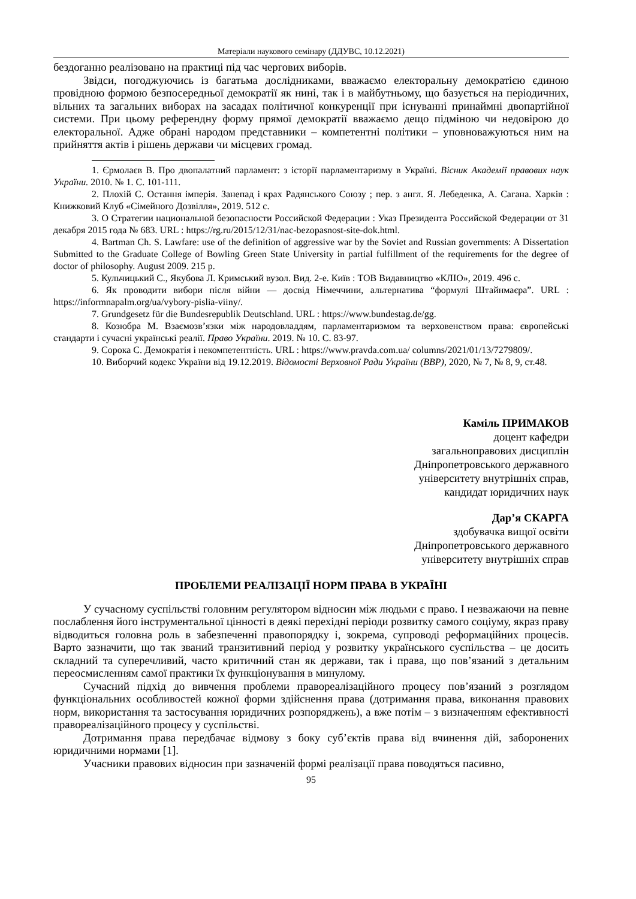Матеріали наукового семінару (ДДУВС, 10.12.2021)
бездоганно реалізовано на практиці під час чергових виборів.
Звідси, погоджуючись із багатьма дослідниками, вважаємо електоральну демократією єдиною провідною формою безпосередньої демократії як нині, так і в майбутньому, що базується на періодичних, вільних та загальних виборах на засадах політичної конкуренції при існуванні принаймні двопартійної системи. При цьому референдну форму прямої демократії вважаємо дещо підміною чи недовірою до електоральної. Адже обрані народом представники – компетентні політики – уповноважуються ним на прийняття актів і рішень держави чи місцевих громад.
1. Єрмолаєв В. Про двопалатний парламент: з історії парламентаризму в Україні. Вісник Академії правових наук України. 2010. № 1. С. 101-111.
2. Плохій С. Остання імперія. Занепад і крах Радянського Союзу ; пер. з англ. Я. Лебеденка, А. Сагана. Харків : Книжковий Клуб «Сімейного Дозвілля», 2019. 512 с.
3. О Стратегии национальной безопасности Российской Федерации : Указ Президента Российской Федерации от 31 декабря 2015 года № 683. URL : https://rg.ru/2015/12/31/nac-bezopasnost-site-dok.html.
4. Bartman Ch. S. Lawfare: use of the definition of aggressive war by the Soviet and Russian governments: A Dissertation Submitted to the Graduate College of Bowling Green State University in partial fulfillment of the requirements for the degree of doctor of philosophy. August 2009. 215 p.
5. Кульчицький С., Якубова Л. Кримський вузол. Вид. 2-е. Київ : ТОВ Видавництво «КЛІО», 2019. 496 с.
6. Як проводити вибори після війни — досвід Німеччини, альтернатива “формулі Штайнмаєра”. URL : https://informnapalm.org/ua/vybory-pislia-viiny/.
7. Grundgesetz für die Bundesrepublik Deutschland. URL : https://www.bundestag.de/gg.
8. Козюбра М. Взаємозв’язки між народовладдям, парламентаризмом та верховенством права: європейські стандарти і сучасні українські реалії. Право України. 2019. № 10. С. 83-97.
9. Сорока С. Демократія і некомпетентність. URL : https://www.pravda.com.ua/ columns/2021/01/13/7279809/.
10. Виборчий кодекс України від 19.12.2019. Відомості Верховної Ради України (ВВР), 2020, № 7, № 8, 9, ст.48.
Каміль ПРИМАКОВ
доцент кафедри
загальноправових дисциплін
Дніпропетровського державного
університету внутрішніх справ,
кандидат юридичних наук
Дар’я СКАРГА
здобувачка вищої освіти
Дніпропетровського державного
університету внутрішніх справ
ПРОБЛЕМИ РЕАЛІЗАЦІЇ НОРМ ПРАВА В УКРАЇНІ
У сучасному суспільстві головним регулятором відносин між людьми є право. І незважаючи на певне послаблення його інструментальної цінності в деякі перехідні періоди розвитку самого соціуму, якраз праву відводиться головна роль в забезпеченні правопорядку і, зокрема, супроводі реформаційних процесів. Варто зазначити, що так званий транзитивний період у розвитку українського суспільства – це досить складний та суперечливий, часто критичний стан як держави, так і права, що пов’язаний з детальним переосмисленням самої практики їх функціонування в минулому.
Сучасний підхід до вивчення проблеми правореалізаційного процесу пов’язаний з розглядом функціональних особливостей кожної форми здійснення права (дотримання права, виконання правових норм, використання та застосування юридичних розпоряджень), а вже потім – з визначенням ефективності правореалізаційного процесу у суспільстві.
Дотримання права передбачає відмову з боку суб’єктів права від вчинення дій, заборонених юридичними нормами [1].
Учасники правових відносин при зазначеній формі реалізації права поводяться пасивно,
95